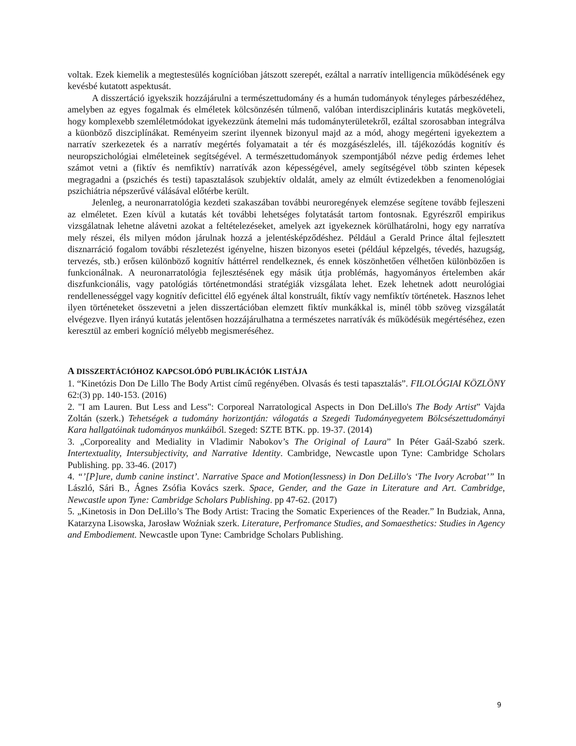voltak. Ezek kiemelik a megtestesülés kognícióban játszott szerepét, ezáltal a narratív intelligencia működésének egy kevésbé kutatott aspektusát.
A disszertáció igyekszik hozzájárulni a természettudomány és a humán tudományok tényleges párbeszédéhez, amelyben az egyes fogalmak és elméletek kölcsönzésén túlmenő, valóban interdiszciplináris kutatás megköveteli, hogy komplexebb szemléletmódokat igyekezzünk átemelni más tudományterületekről, ezáltal szorosabban integrálva a küonböző diszciplínákat. Reményeim szerint ilyennek bizonyul majd az a mód, ahogy megérteni igyekeztem a narratív szerkezetek és a narratív megértés folyamatait a tér és mozgásészlelés, ill. tájékozódás kognitív és neuropszichológiai elméleteinek segítségével. A természettudományok szempontjából nézve pedig érdemes lehet számot vetni a (fiktív és nemfiktív) narratívák azon képességével, amely segítségével több szinten képesek megragadni a (pszichés és testi) tapasztalások szubjektív oldalát, amely az elmúlt évtizedekben a fenomenológiai pszichiátria népszerűvé válásával előtérbe került.
Jelenleg, a neuronarratológia kezdeti szakaszában további neuroregények elemzése segítene tovább fejleszeni az elméletet. Ezen kívül a kutatás két további lehetséges folytatását tartom fontosnak. Egyrészről empirikus vizsgálatnak lehetne alávetni azokat a feltételezéseket, amelyek azt igyekeznek körülhatárolni, hogy egy narratíva mely részei, éls milyen módon járulnak hozzá a jelentésképződéshez. Például a Gerald Prince által fejlesztett disznarráció fogalom további részletezést igényelne, hiszen bizonyos esetei (például képzelgés, tévedés, hazugság, tervezés, stb.) erősen különböző kognitív háttérrel rendelkeznek, és ennek köszönhetően vélhetően különbözően is funkcionálnak. A neuronarratológia fejlesztésének egy másik útja problémás, hagyományos értelemben akár diszfunkcionális, vagy patológiás történetmondási stratégiák vizsgálata lehet. Ezek lehetnek adott neurológiai rendellenességgel vagy kognitív deficittel élő egyének által konstruált, fiktív vagy nemfiktív történetek. Hasznos lehet ilyen történeteket összevetni a jelen disszertációban elemzett fiktív munkákkal is, minél több szöveg vizsgálatát elvégezve. Ilyen irányú kutatás jelentősen hozzájárulhatna a természetes narratívák és működésük megértéséhez, ezen keresztül az emberi kogníció mélyebb megismeréséhez.
A DISSZERTÁCIÓHOZ KAPCSOLÓDÓ PUBLIKÁCIÓK LISTÁJA
1. “Kinetózis Don De Lillo The Body Artist című regényében. Olvasás és testi tapasztalás”. FILOLÓGIAI KÖZLÖNY 62:(3) pp. 140-153. (2016)
2. "I am Lauren. But Less and Less": Corporeal Narratological Aspects in Don DeLillo's The Body Artist” Vajda Zoltán (szerk.) Tehetségek a tudomány horizontján: válogatás a Szegedi Tudományegyetem Bölcsészettudományi Kara hallgatóinak tudományos munkáiból. Szeged: SZTE BTK. pp. 19-37. (2014)
3. „Corporeality and Mediality in Vladimir Nabokov’s The Original of Laura” In Péter Gaál-Szabó szerk. Intertextuality, Intersubjectivity, and Narrative Identity. Cambridge, Newcastle upon Tyne: Cambridge Scholars Publishing. pp. 33-46. (2017)
4. “’[P]ure, dumb canine instinct’. Narrative Space and Motion(lessness) in Don DeLillo's ‘The Ivory Acrobat’” In László, Sári B., Ágnes Zsófia Kovács szerk. Space, Gender, and the Gaze in Literature and Art. Cambridge, Newcastle upon Tyne: Cambridge Scholars Publishing. pp 47-62. (2017)
5. „Kinetosis in Don DeLillo’s The Body Artist: Tracing the Somatic Experiences of the Reader.” In Budziak, Anna, Katarzyna Lisowska, Jarosław Woźniak szerk. Literature, Perfromance Studies, and Somaesthetics: Studies in Agency and Embodiement. Newcastle upon Tyne: Cambridge Scholars Publishing.
9